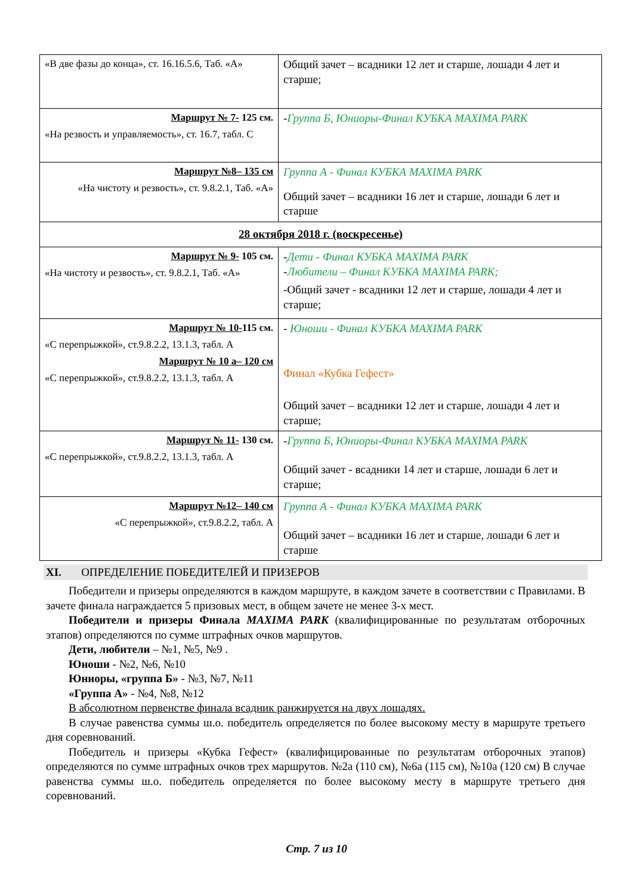| «В две фазы до конца», ст. 16.16.5.6, Таб. «А» | Общий зачет – всадники 12 лет и старше, лошади 4 лет и старше; |
| Маршрут № 7- 125 см. «На резвость и управляемость», ст. 16.7, табл. С | - Группа Б, Юниоры-Финал КУБКА MAXIMA PARK |
| Маршрут №8– 135 см «На чистоту и резвость», ст. 9.8.2.1, Таб. «А» | Группа А - Финал КУБКА MAXIMA PARK Общий зачет – всадники 16 лет и старше, лошади 6 лет и старше |
| 28 октября 2018 г. (воскресенье) | |
| Маршрут № 9- 105 см. «На чистоту и резвость», ст. 9.8.2.1, Таб. «А» | - Дети - Финал КУБКА MAXIMA PARK - Любители – Финал КУБКА MAXIMA PARK; -Общий зачет - всадники 12 лет и старше, лошади 4 лет и старше; |
| Маршрут № 10- 115 см. «С перепрыжкой», ст.9.8.2.2, 13.1.3, табл. А Маршрут № 10 а– 120 см «С перепрыжкой», ст.9.8.2.2, 13.1.3, табл. А | - Юноши - Финал КУБКА MAXIMA PARK Финал «Кубка Гефест» Общий зачет – всадники 12 лет и старше, лошади 4 лет и старше; |
| Маршрут № 11- 130 см. «С перепрыжкой», ст.9.8.2.2, 13.1.3, табл. А | - Группа Б, Юниоры-Финал КУБКА MAXIMA PARK Общий зачет - всадники 14 лет и старше, лошади 6 лет и старше; |
| Маршрут №12– 140 см «С перепрыжкой», ст.9.8.2.2, табл. А | Группа А - Финал КУБКА MAXIMA PARK Общий зачет – всадники 16 лет и старше, лошади 6 лет и старше |
XI. ОПРЕДЕЛЕНИЕ ПОБЕДИТЕЛЕЙ И ПРИЗЕРОВ
Победители и призеры определяются в каждом маршруте, в каждом зачете в соответствии с Правилами. В зачете финала награждается 5 призовых мест, в общем зачете не менее 3-х мест.
Победители и призеры Финала MAXIMA PARK (квалифицированные по результатам отборочных этапов) определяются по сумме штрафных очков маршрутов.
Дети, любители – №1, №5, №9 .
Юноши - №2, №6, №10
Юниоры, «группа Б» - №3, №7, №11
«Группа А» - №4, №8, №12
В абсолютном первенстве финала всадник ранжируется на двух лошадях.
В случае равенства суммы ш.о. победитель определяется по более высокому месту в маршруте третьего дня соревнований.
Победитель и призеры «Кубка Гефест» (квалифицированные по результатам отборочных этапов) определяются по сумме штрафных очков трех маршрутов. №2а (110 см), №6а (115 см), №10а (120 см) В случае равенства суммы ш.о. победитель определяется по более высокому месту в маршруте третьего дня соревнований.
Стр. 7 из 10